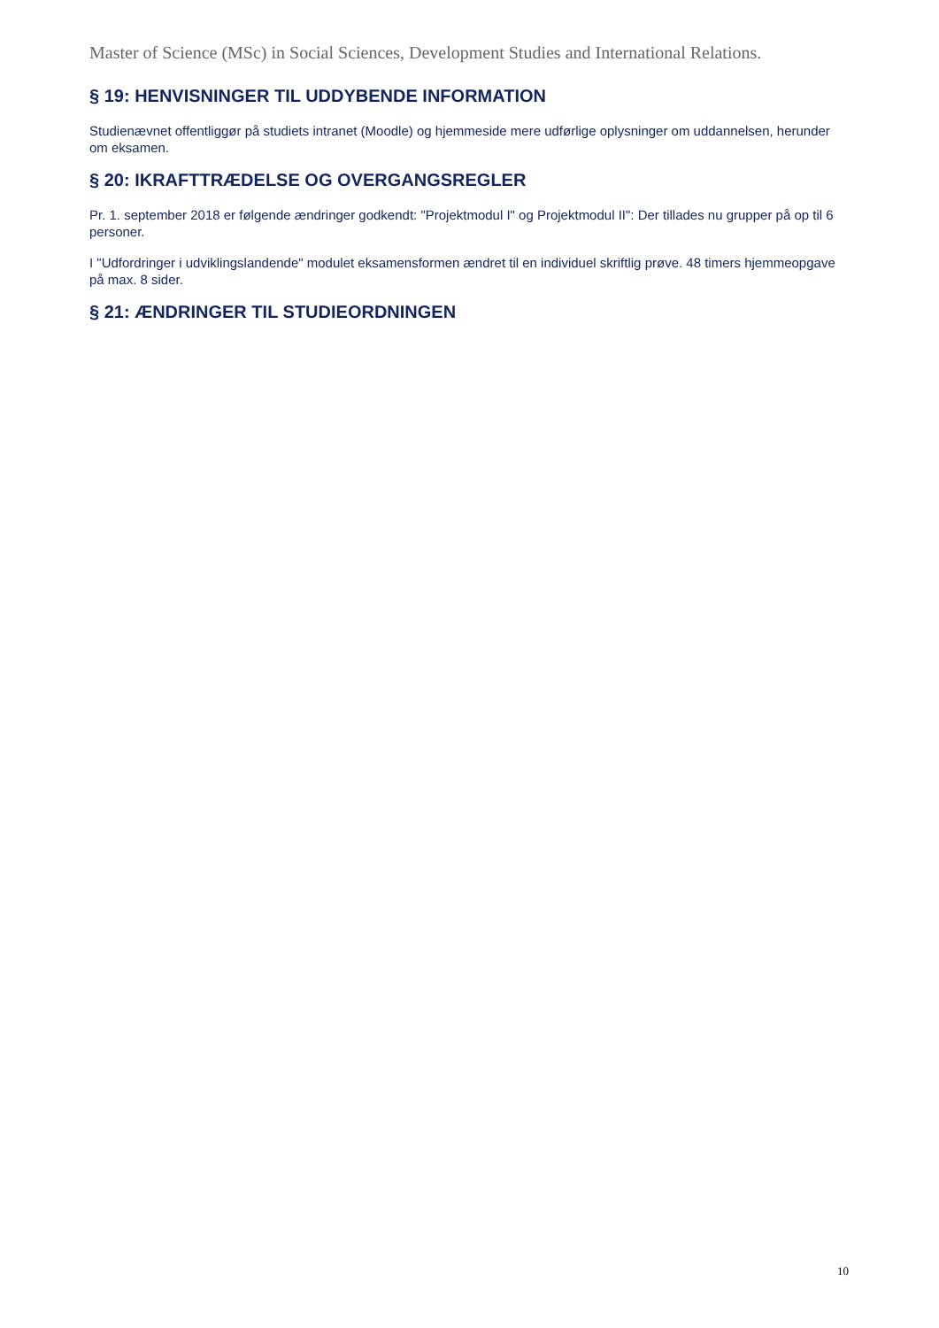Master of Science (MSc) in Social Sciences, Development Studies and International Relations.
§ 19: HENVISNINGER TIL UDDYBENDE INFORMATION
Studienævnet offentliggør på studiets intranet (Moodle) og hjemmeside mere udførlige oplysninger om uddannelsen, herunder om eksamen.
§ 20: IKRAFTTRÆDELSE OG OVERGANGSREGLER
Pr. 1. september 2018 er følgende ændringer godkendt: "Projektmodul I" og Projektmodul II": Der tillades nu grupper på op til 6 personer.
I "Udfordringer i udviklingslandende" modulet eksamensformen ændret til en individuel skriftlig prøve. 48 timers hjemmeopgave på max. 8 sider.
§ 21: ÆNDRINGER TIL STUDIEORDNINGEN
10